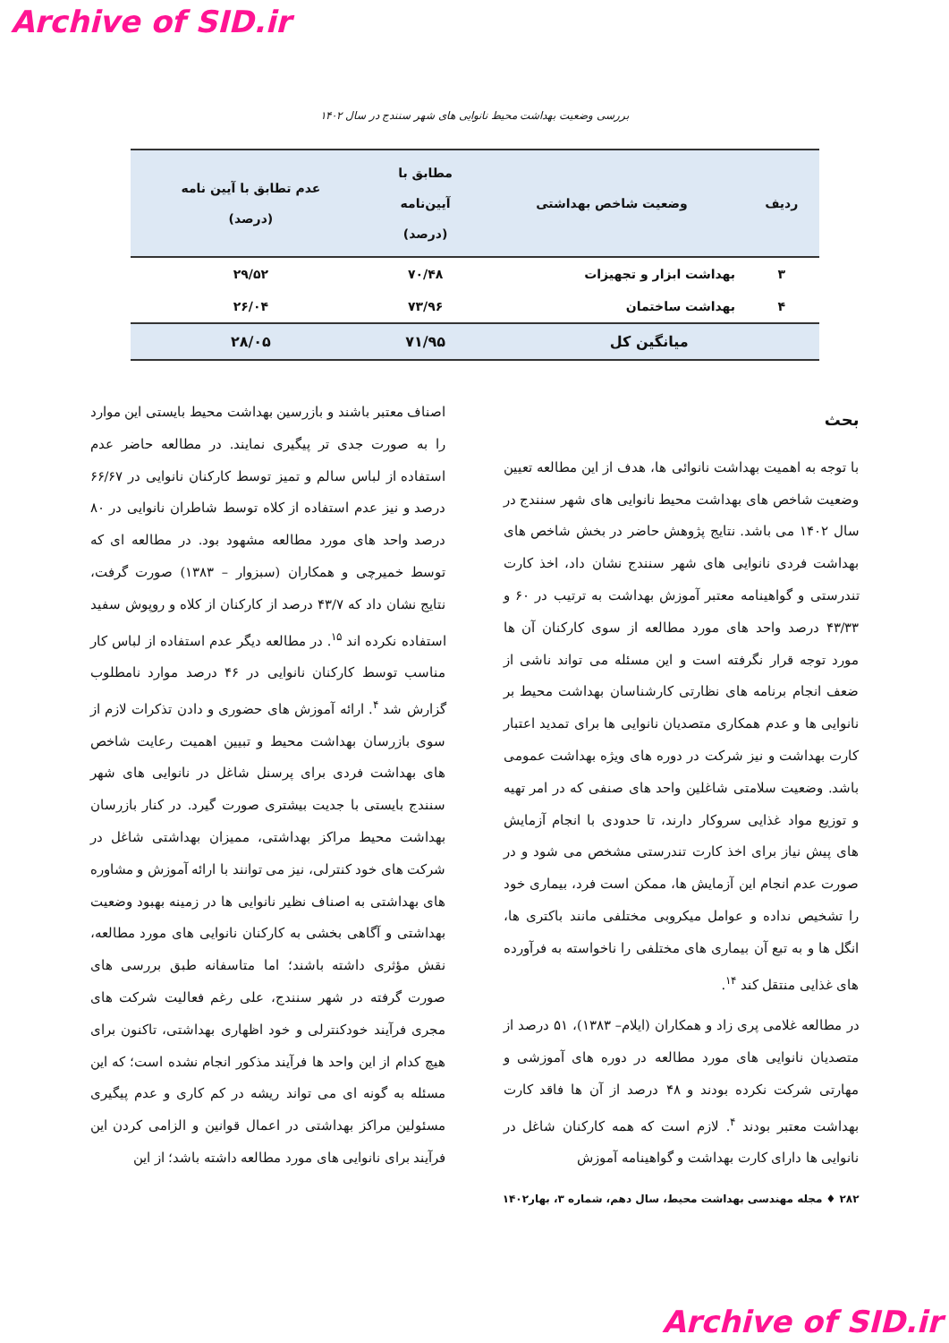Archive of SID.ir
بررسی وضعیت بهداشت محیط نانوایی های شهر سنندج در سال ۱۴۰۲
| ردیف | وضعیت شاخص بهداشتی | مطابق با آیین‌نامه (درصد) | عدم تطابق با آیین نامه (درصد) |
| --- | --- | --- | --- |
| ۳ | بهداشت ابزار و تجهیزات | ۷۰/۴۸ | ۲۹/۵۲ |
| ۴ | بهداشت ساختمان | ۷۳/۹۶ | ۲۶/۰۴ |
| میانگین کل | | ۷۱/۹۵ | ۲۸/۰۵ |
بحث
با توجه به اهمیت بهداشت نانوائی ها، هدف از این مطالعه تعیین وضعیت شاخص های بهداشت محیط نانوایی های شهر سنندج در سال ۱۴۰۲ می باشد. نتایج پژوهش حاضر در بخش شاخص های بهداشت فردی نانوایی های شهر سنندج نشان داد، اخذ کارت تندرستی و گواهینامه معتبر آموزش بهداشت به ترتیب در ۶۰ و ۴۳/۳۳ درصد واحد های مورد مطالعه از سوی کارکنان آن ها مورد توجه قرار نگرفته است و این مسئله می تواند ناشی از ضعف انجام برنامه های نظارتی کارشناسان بهداشت محیط بر نانوایی ها و عدم همکاری متصدیان نانوایی ها برای تمدید اعتبار کارت بهداشت و نیز شرکت در دوره های ویژه بهداشت عمومی باشد. وضعیت سلامتی شاغلین واحد های صنفی که در امر تهیه و توزیع مواد غذایی سروکار دارند، تا حدودی با انجام آزمایش های پیش نیاز برای اخذ کارت تندرستی مشخص می شود و در صورت عدم انجام این آزمایش ها، ممکن است فرد، بیماری خود را تشخیص نداده و عوامل میکروبی مختلفی مانند باکتری ها، انگل ها و به تبع آن بیماری های مختلفی را ناخواسته به فرآورده های غذایی منتقل کند <sup>۱۴</sup>.
در مطالعه غلامی پری زاد و همکاران (ایلام– ۱۳۸۳)، ۵۱ درصد از متصدیان نانوایی های مورد مطالعه در دوره های آموزشی و مهارتی شرکت نکرده بودند و ۴۸ درصد از آن ها فاقد کارت بهداشت معتبر بودند <sup>۴</sup>. لازم است که همه کارکنان شاغل در نانوایی ها دارای کارت بهداشت و گواهینامه آموزش
اصناف معتبر باشند و بازرسین بهداشت محیط بایستی این موارد را به صورت جدی تر پیگیری نمایند. در مطالعه حاضر عدم استفاده از لباس سالم و تمیز توسط کارکنان نانوایی در ۶۶/۶۷ درصد و نیز عدم استفاده از کلاه توسط شاطران نانوایی در ۸۰ درصد واحد های مورد مطالعه مشهود بود. در مطالعه ای که توسط خمیرچی و همکاران (سبزوار – ۱۳۸۳) صورت گرفت، نتایج نشان داد که ۴۳/۷ درصد از کارکنان از کلاه و روپوش سفید استفاده نکرده اند <sup>۱۵</sup>. در مطالعه دیگر عدم استفاده از لباس کار مناسب توسط کارکنان نانوایی در ۴۶ درصد موارد نامطلوب گزارش شد <sup>۴</sup>. ارائه آموزش های حضوری و دادن تذکرات لازم از سوی بازرسان بهداشت محیط و تبیین اهمیت رعایت شاخص های بهداشت فردی برای پرسنل شاغل در نانوایی های شهر سنندج بایستی با جدیت بیشتری صورت گیرد. در کنار بازرسان بهداشت محیط مراکز بهداشتی، ممیزان بهداشتی شاغل در شرکت های خود کنترلی، نیز می توانند با ارائه آموزش و مشاوره های بهداشتی به اصناف نظیر نانوایی ها در زمینه بهبود وضعیت بهداشتی و آگاهی بخشی به کارکنان نانوایی های مورد مطالعه، نقش مؤثری داشته باشند؛ اما متاسفانه طبق بررسی های صورت گرفته در شهر سنندج، علی رغم فعالیت شرکت های مجری فرآیند خودکنترلی و خود اظهاری بهداشتی، تاکنون برای هیچ کدام از این واحد ها فرآیند مذکور انجام نشده است؛ که این مسئله به گونه ای می تواند ریشه در کم کاری و عدم پیگیری مسئولین مراکز بهداشتی در اعمال قوانین و الزامی کردن این فرآیند برای نانوایی های مورد مطالعه داشته باشد؛ از این
۲۸۲ ♦ مجله مهندسی بهداشت محیط، سال دهم، شماره ۳، بهار۱۴۰۲
Archive of SID.ir